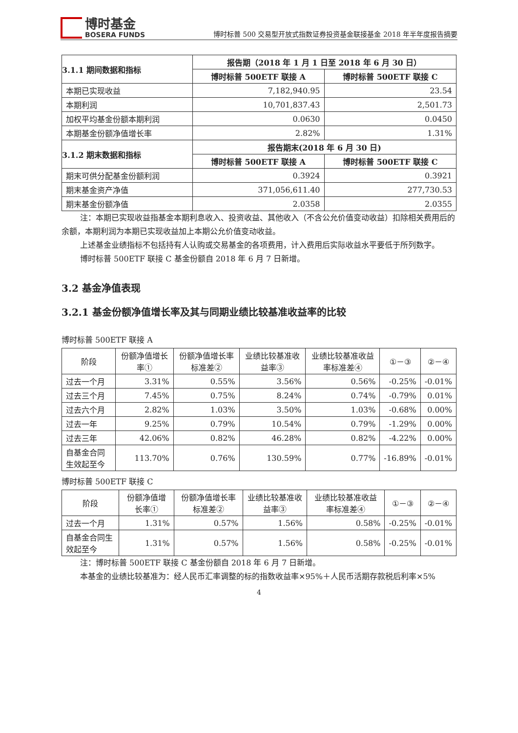博时基金
BOSERA FUNDS
博时标普 500 交易型开放式指数证券投资基金联接基金 2018 年半年度报告摘要
| 3.1.1 期间数据和指标 | 报告期（2018 年 1 月 1 日至 2018 年 6 月 30 日） | |
| --- | --- | --- |
| | 博时标普 500ETF 联接 A | 博时标普 500ETF 联接 C |
| 本期已实现收益 | 7,182,940.95 | 23.54 |
| 本期利润 | 10,701,837.43 | 2,501.73 |
| 加权平均基金份额本期利润 | 0.0630 | 0.0450 |
| 本期基金份额净值增长率 | 2.82% | 1.31% |
| 3.1.2 期末数据和指标 | 报告期末(2018 年 6 月 30 日) | |
| | 博时标普 500ETF 联接 A | 博时标普 500ETF 联接 C |
| 期末可供分配基金份额利润 | 0.3924 | 0.3921 |
| 期末基金资产净值 | 371,056,611.40 | 277,730.53 |
| 期末基金份额净值 | 2.0358 | 2.0355 |
注：本期已实现收益指基金本期利息收入、投资收益、其他收入（不含公允价值变动收益）扣除相关费用后的余额，本期利润为本期已实现收益加上本期公允价值变动收益。
上述基金业绩指标不包括持有人认购或交易基金的各项费用，计入费用后实际收益水平要低于所列数字。
博时标普 500ETF 联接 C 基金份额自 2018 年 6 月 7 日新增。
3.2 基金净值表现
3.2.1 基金份额净值增长率及其与同期业绩比较基准收益率的比较
博时标普 500ETF 联接 A
| 阶段 | 份额净值增长率① | 份额净值增长率标准差② | 业绩比较基准收益率③ | 业绩比较基准收益率标准差④ | ①－③ | ②－④ |
| --- | --- | --- | --- | --- | --- | --- |
| 过去一个月 | 3.31% | 0.55% | 3.56% | 0.56% | -0.25% | -0.01% |
| 过去三个月 | 7.45% | 0.75% | 8.24% | 0.74% | -0.79% | 0.01% |
| 过去六个月 | 2.82% | 1.03% | 3.50% | 1.03% | -0.68% | 0.00% |
| 过去一年 | 9.25% | 0.79% | 10.54% | 0.79% | -1.29% | 0.00% |
| 过去三年 | 42.06% | 0.82% | 46.28% | 0.82% | -4.22% | 0.00% |
| 自基金合同生效起至今 | 113.70% | 0.76% | 130.59% | 0.77% | -16.89% | -0.01% |
博时标普 500ETF 联接 C
| 阶段 | 份额净值增长率① | 份额净值增长率标准差② | 业绩比较基准收益率③ | 业绩比较基准收益率标准差④ | ①－③ | ②－④ |
| --- | --- | --- | --- | --- | --- | --- |
| 过去一个月 | 1.31% | 0.57% | 1.56% | 0.58% | -0.25% | -0.01% |
| 自基金合同生效起至今 | 1.31% | 0.57% | 1.56% | 0.58% | -0.25% | -0.01% |
注：博时标普 500ETF 联接 C 基金份额自 2018 年 6 月 7 日新增。
本基金的业绩比较基准为：经人民币汇率调整的标的指数收益率×95%＋人民币活期存款税后利率×5%
4